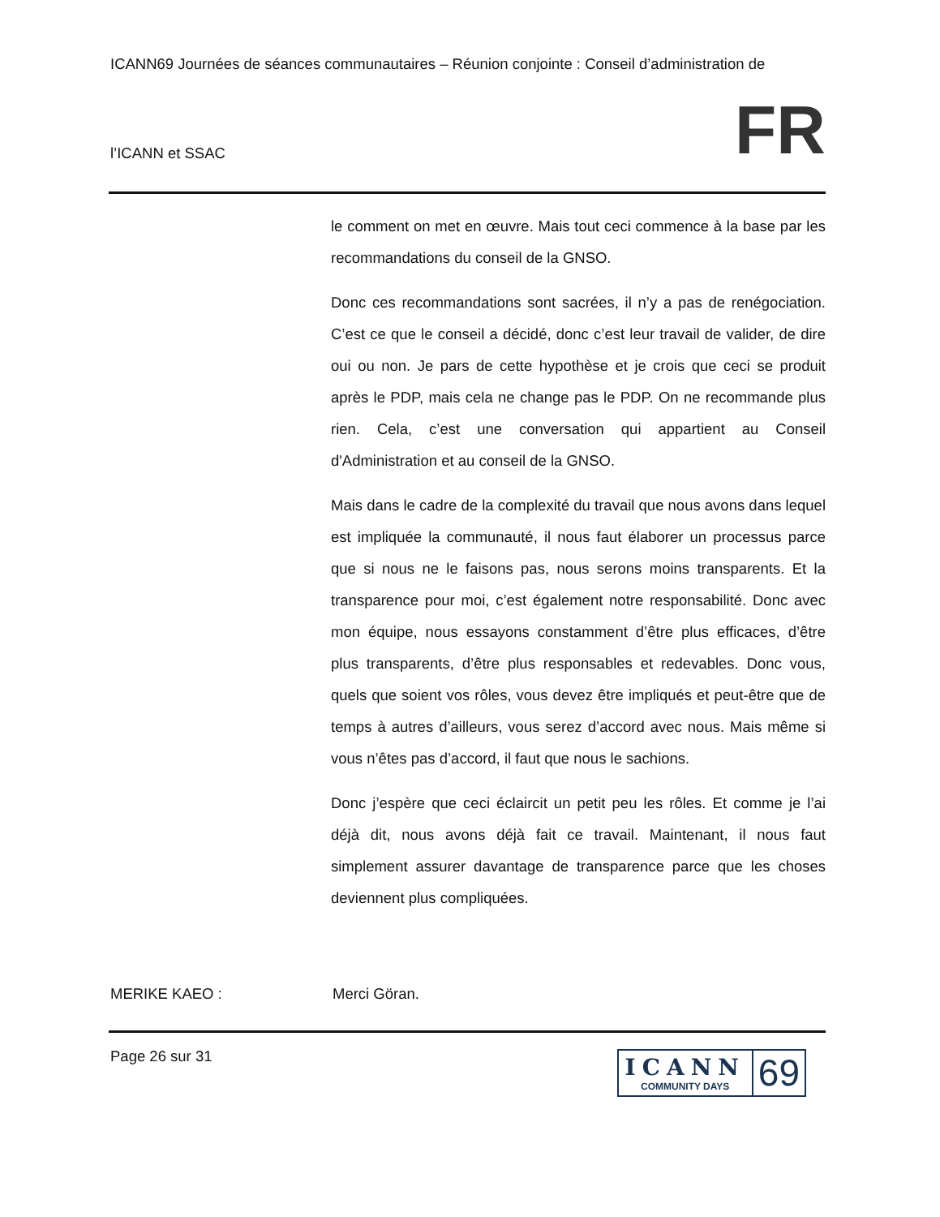ICANN69 Journées de séances communautaires – Réunion conjointe : Conseil d’administration de
l’ICANN et SSAC
FR
le comment on met en œuvre. Mais tout ceci commence à la base par les recommandations du conseil de la GNSO.
Donc ces recommandations sont sacrées, il n’y a pas de renégociation. C’est ce que le conseil a décidé, donc c’est leur travail de valider, de dire oui ou non. Je pars de cette hypothèse et je crois que ceci se produit après le PDP, mais cela ne change pas le PDP. On ne recommande plus rien. Cela, c’est une conversation qui appartient au Conseil d'Administration et au conseil de la GNSO.
Mais dans le cadre de la complexité du travail que nous avons dans lequel est impliquée la communauté, il nous faut élaborer un processus parce que si nous ne le faisons pas, nous serons moins transparents. Et la transparence pour moi, c’est également notre responsabilité. Donc avec mon équipe, nous essayons constamment d’être plus efficaces, d’être plus transparents, d’être plus responsables et redevables. Donc vous, quels que soient vos rôles, vous devez être impliqués et peut-être que de temps à autres d’ailleurs, vous serez d’accord avec nous. Mais même si vous n’êtes pas d’accord, il faut que nous le sachions.
Donc j’espère que ceci éclaircit un petit peu les rôles. Et comme je l’ai déjà dit, nous avons déjà fait ce travail. Maintenant, il nous faut simplement assurer davantage de transparence parce que les choses deviennent plus compliquées.
MERIKE KAEO : Merci Göran.
Page 26 sur 31
ICANN
COMMUNITY DAYS
69